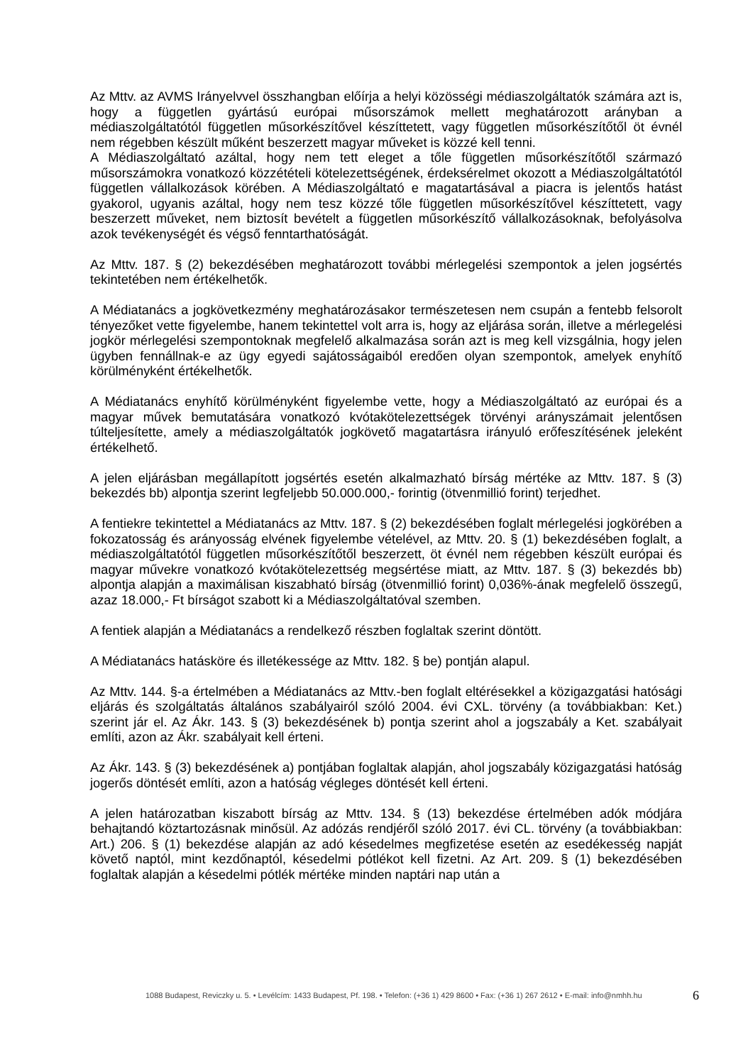Az Mttv. az AVMS Irányelvvel összhangban előírja a helyi közösségi médiaszolgáltatók számára azt is, hogy a független gyártású európai műsorszámok mellett meghatározott arányban a médiaszolgáltatótól független műsorkészítővel készíttetett, vagy független műsorkészítőtől öt évnél nem régebben készült műként beszerzett magyar műveket is közzé kell tenni.
A Médiaszolgáltató azáltal, hogy nem tett eleget a tőle független műsorkészítőtől származó műsorszámokra vonatkozó közzétételi kötelezettségének, érdeksérelmet okozott a Médiaszolgáltatótól független vállalkozások körében. A Médiaszolgáltató e magatartásával a piacra is jelentős hatást gyakorol, ugyanis azáltal, hogy nem tesz közzé tőle független műsorkészítővel készíttetett, vagy beszerzett műveket, nem biztosít bevételt a független műsorkészítő vállalkozásoknak, befolyásolva azok tevékenységét és végső fenntarthatóságát.
Az Mttv. 187. § (2) bekezdésében meghatározott további mérlegelési szempontok a jelen jogsértés tekintetében nem értékelhetők.
A Médiatanács a jogkövetkezmény meghatározásakor természetesen nem csupán a fentebb felsorolt tényezőket vette figyelembe, hanem tekintettel volt arra is, hogy az eljárása során, illetve a mérlegelési jogkör mérlegelési szempontoknak megfelelő alkalmazása során azt is meg kell vizsgálnia, hogy jelen ügyben fennállnak-e az ügy egyedi sajátosságaiból eredően olyan szempontok, amelyek enyhítő körülményként értékelhetők.
A Médiatanács enyhítő körülményként figyelembe vette, hogy a Médiaszolgáltató az európai és a magyar művek bemutatására vonatkozó kvótakötelezettségek törvényi arányszámait jelentősen túlteljesítette, amely a médiaszolgáltatók jogkövető magatartásra irányuló erőfeszítésének jeleként értékelhető.
A jelen eljárásban megállapított jogsértés esetén alkalmazható bírság mértéke az Mttv. 187. § (3) bekezdés bb) alpontja szerint legfeljebb 50.000.000,- forintig (ötvenmillió forint) terjedhet.
A fentiekre tekintettel a Médiatanács az Mttv. 187. § (2) bekezdésében foglalt mérlegelési jogkörében a fokozatosság és arányosság elvének figyelembe vételével, az Mttv. 20. § (1) bekezdésében foglalt, a médiaszolgáltatótól független műsorkészítőtől beszerzett, öt évnél nem régebben készült európai és magyar művekre vonatkozó kvótakötelezettség megsértése miatt, az Mttv. 187. § (3) bekezdés bb) alpontja alapján a maximálisan kiszabható bírság (ötvenmillió forint) 0,036%-ának megfelelő összegű, azaz 18.000,- Ft bírságot szabott ki a Médiaszolgáltatóval szemben.
A fentiek alapján a Médiatanács a rendelkező részben foglaltak szerint döntött.
A Médiatanács hatásköre és illetékessége az Mttv. 182. § be) pontján alapul.
Az Mttv. 144. §-a értelmében a Médiatanács az Mttv.-ben foglalt eltérésekkel a közigazgatási hatósági eljárás és szolgáltatás általános szabályairól szóló 2004. évi CXL. törvény (a továbbiakban: Ket.) szerint jár el. Az Ákr. 143. § (3) bekezdésének b) pontja szerint ahol a jogszabály a Ket. szabályait említi, azon az Ákr. szabályait kell érteni.
Az Ákr. 143. § (3) bekezdésének a) pontjában foglaltak alapján, ahol jogszabály közigazgatási hatóság jogerős döntését említi, azon a hatóság végleges döntését kell érteni.
A jelen határozatban kiszabott bírság az Mttv. 134. § (13) bekezdése értelmében adók módjára behajtandó köztartozásnak minősül. Az adózás rendjéről szóló 2017. évi CL. törvény (a továbbiakban: Art.) 206. § (1) bekezdése alapján az adó késedelmes megfizetése esetén az esedékesség napját követő naptól, mint kezdőnaptól, késedelmi pótlékot kell fizetni. Az Art. 209. § (1) bekezdésében foglaltak alapján a késedelmi pótlék mértéke minden naptári nap után a
1088 Budapest, Reviczky u. 5. • Levélcím: 1433 Budapest, Pf. 198. • Telefon: (+36 1) 429 8600 • Fax: (+36 1) 267 2612 • E-mail: info@nmhh.hu 6